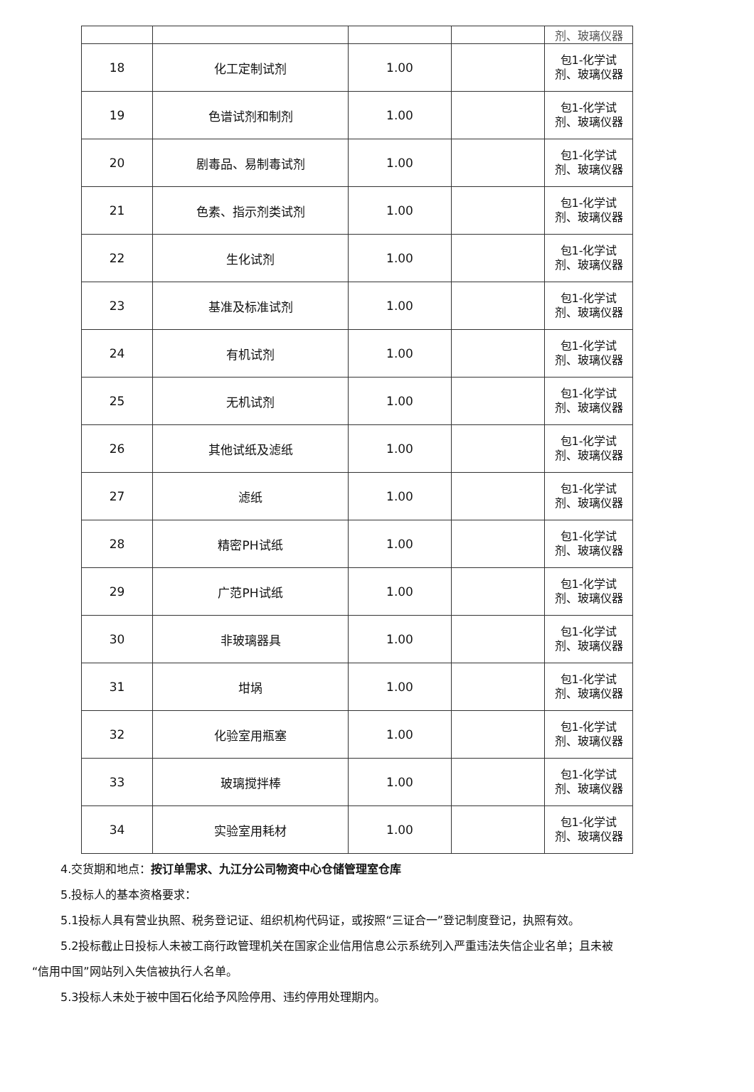| | | | | 剂、玻璃仪器 |
| 18 | 化工定制试剂 | 1.00 | | 包1-化学试 剂、玻璃仪器 |
| 19 | 色谱试剂和制剂 | 1.00 | | 包1-化学试 剂、玻璃仪器 |
| 20 | 剧毒品、易制毒试剂 | 1.00 | | 包1-化学试 剂、玻璃仪器 |
| 21 | 色素、指示剂类试剂 | 1.00 | | 包1-化学试 剂、玻璃仪器 |
| 22 | 生化试剂 | 1.00 | | 包1-化学试 剂、玻璃仪器 |
| 23 | 基准及标准试剂 | 1.00 | | 包1-化学试 剂、玻璃仪器 |
| 24 | 有机试剂 | 1.00 | | 包1-化学试 剂、玻璃仪器 |
| 25 | 无机试剂 | 1.00 | | 包1-化学试 剂、玻璃仪器 |
| 26 | 其他试纸及滤纸 | 1.00 | | 包1-化学试 剂、玻璃仪器 |
| 27 | 滤纸 | 1.00 | | 包1-化学试 剂、玻璃仪器 |
| 28 | 精密PH试纸 | 1.00 | | 包1-化学试 剂、玻璃仪器 |
| 29 | 广范PH试纸 | 1.00 | | 包1-化学试 剂、玻璃仪器 |
| 30 | 非玻璃器具 | 1.00 | | 包1-化学试 剂、玻璃仪器 |
| 31 | 坩埚 | 1.00 | | 包1-化学试 剂、玻璃仪器 |
| 32 | 化验室用瓶塞 | 1.00 | | 包1-化学试 剂、玻璃仪器 |
| 33 | 玻璃搅拌棒 | 1.00 | | 包1-化学试 剂、玻璃仪器 |
| 34 | 实验室用耗材 | 1.00 | | 包1-化学试 剂、玻璃仪器 |
4.交货期和地点：按订单需求、九江分公司物资中心仓储管理室仓库
5.投标人的基本资格要求：
5.1投标人具有营业执照、税务登记证、组织机构代码证，或按照“三证合一”登记制度登记，执照有效。
5.2投标截止日投标人未被工商行政管理机关在国家企业信用信息公示系统列入严重违法失信企业名单；且未被 “信用中国”网站列入失信被执行人名单。
5.3投标人未处于被中国石化给予风险停用、违约停用处理期内。